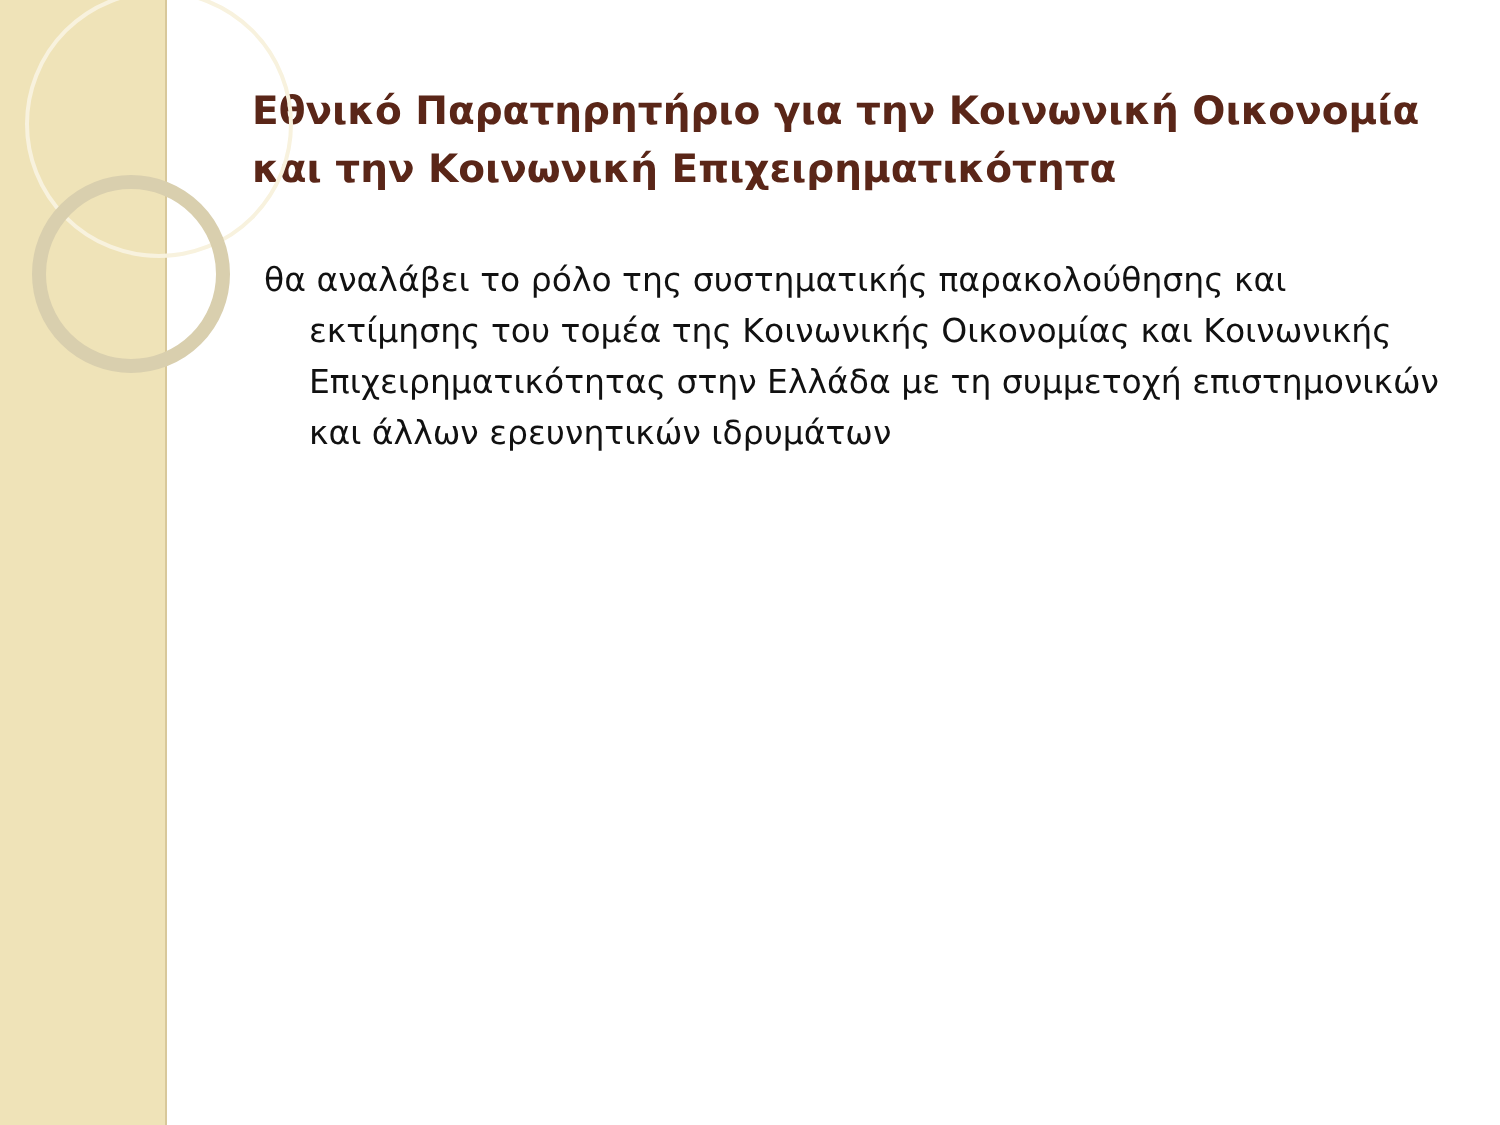Εθνικό Παρατηρητήριο για την Κοινωνική Οικονομία και την Κοινωνική Επιχειρηματικότητα
θα αναλάβει το ρόλο της συστηματικής παρακολούθησης και εκτίμησης του τομέα της Κοινωνικής Οικονομίας και Κοινωνικής Επιχειρηματικότητας στην Ελλάδα με τη συμμετοχή επιστημονικών και άλλων ερευνητικών ιδρυμάτων